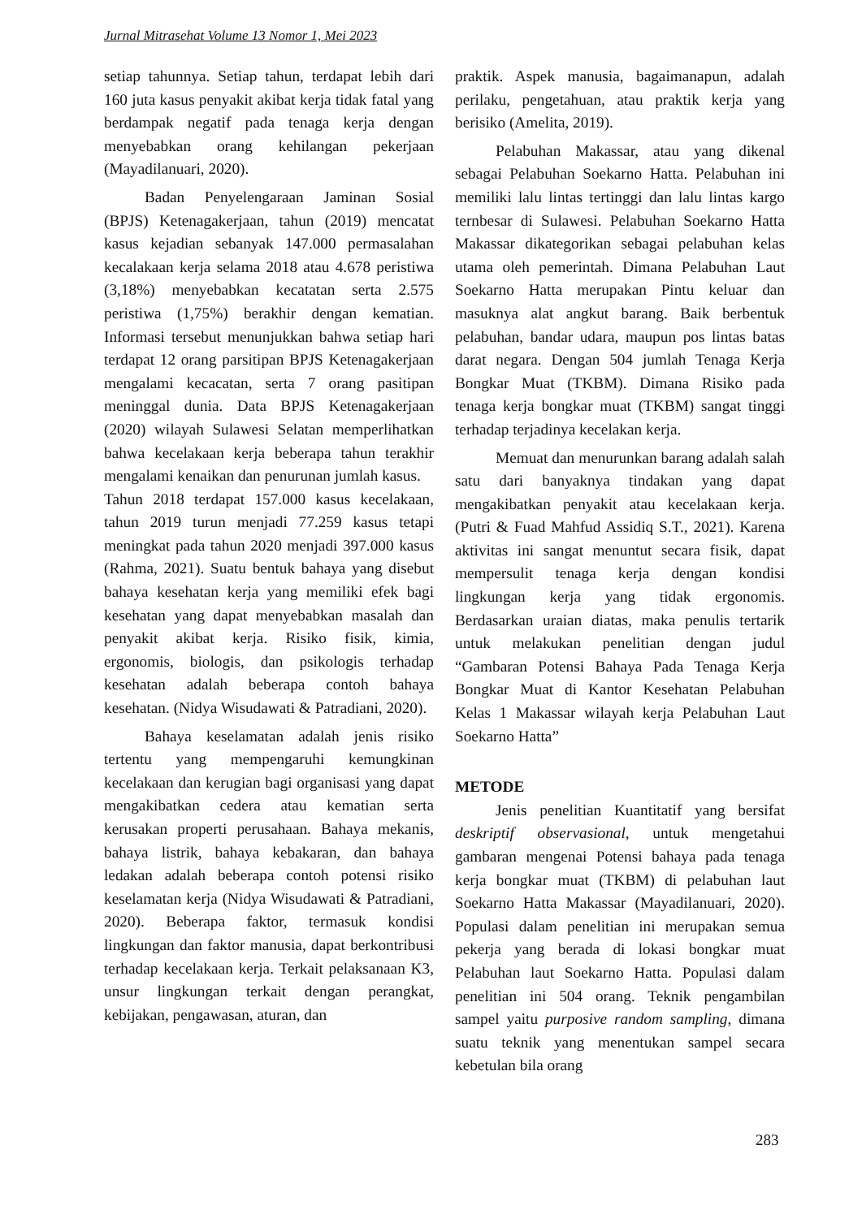Jurnal Mitrasehat Volume 13 Nomor 1, Mei 2023
setiap tahunnya. Setiap tahun, terdapat lebih dari 160 juta kasus penyakit akibat kerja tidak fatal yang berdampak negatif pada tenaga kerja dengan menyebabkan orang kehilangan pekerjaan (Mayadilanuari, 2020).
Badan Penyelengaraan Jaminan Sosial (BPJS) Ketenagakerjaan, tahun (2019) mencatat kasus kejadian sebanyak 147.000 permasalahan kecalakaan kerja selama 2018 atau 4.678 peristiwa (3,18%) menyebabkan kecatatan serta 2.575 peristiwa (1,75%) berakhir dengan kematian. Informasi tersebut menunjukkan bahwa setiap hari terdapat 12 orang parsitipan BPJS Ketenagakerjaan mengalami kecacatan, serta 7 orang pasitipan meninggal dunia. Data BPJS Ketenagakerjaan (2020) wilayah Sulawesi Selatan memperlihatkan bahwa kecelakaan kerja beberapa tahun terakhir mengalami kenaikan dan penurunan jumlah kasus.
Tahun 2018 terdapat 157.000 kasus kecelakaan, tahun 2019 turun menjadi 77.259 kasus tetapi meningkat pada tahun 2020 menjadi 397.000 kasus (Rahma, 2021). Suatu bentuk bahaya yang disebut bahaya kesehatan kerja yang memiliki efek bagi kesehatan yang dapat menyebabkan masalah dan penyakit akibat kerja. Risiko fisik, kimia, ergonomis, biologis, dan psikologis terhadap kesehatan adalah beberapa contoh bahaya kesehatan. (Nidya Wisudawati & Patradiani, 2020).
Bahaya keselamatan adalah jenis risiko tertentu yang mempengaruhi kemungkinan kecelakaan dan kerugian bagi organisasi yang dapat mengakibatkan cedera atau kematian serta kerusakan properti perusahaan. Bahaya mekanis, bahaya listrik, bahaya kebakaran, dan bahaya ledakan adalah beberapa contoh potensi risiko keselamatan kerja (Nidya Wisudawati & Patradiani, 2020). Beberapa faktor, termasuk kondisi lingkungan dan faktor manusia, dapat berkontribusi terhadap kecelakaan kerja. Terkait pelaksanaan K3, unsur lingkungan terkait dengan perangkat, kebijakan, pengawasan, aturan, dan
praktik. Aspek manusia, bagaimanapun, adalah perilaku, pengetahuan, atau praktik kerja yang berisiko (Amelita, 2019).
Pelabuhan Makassar, atau yang dikenal sebagai Pelabuhan Soekarno Hatta. Pelabuhan ini memiliki lalu lintas tertinggi dan lalu lintas kargo ternbesar di Sulawesi. Pelabuhan Soekarno Hatta Makassar dikategorikan sebagai pelabuhan kelas utama oleh pemerintah. Dimana Pelabuhan Laut Soekarno Hatta merupakan Pintu keluar dan masuknya alat angkut barang. Baik berbentuk pelabuhan, bandar udara, maupun pos lintas batas darat negara. Dengan 504 jumlah Tenaga Kerja Bongkar Muat (TKBM). Dimana Risiko pada tenaga kerja bongkar muat (TKBM) sangat tinggi terhadap terjadinya kecelakan kerja.
Memuat dan menurunkan barang adalah salah satu dari banyaknya tindakan yang dapat mengakibatkan penyakit atau kecelakaan kerja. (Putri & Fuad Mahfud Assidiq S.T., 2021). Karena aktivitas ini sangat menuntut secara fisik, dapat mempersulit tenaga kerja dengan kondisi lingkungan kerja yang tidak ergonomis. Berdasarkan uraian diatas, maka penulis tertarik untuk melakukan penelitian dengan judul “Gambaran Potensi Bahaya Pada Tenaga Kerja Bongkar Muat di Kantor Kesehatan Pelabuhan Kelas 1 Makassar wilayah kerja Pelabuhan Laut Soekarno Hatta”
METODE
Jenis penelitian Kuantitatif yang bersifat deskriptif observasional, untuk mengetahui gambaran mengenai Potensi bahaya pada tenaga kerja bongkar muat (TKBM) di pelabuhan laut Soekarno Hatta Makassar (Mayadilanuari, 2020). Populasi dalam penelitian ini merupakan semua pekerja yang berada di lokasi bongkar muat Pelabuhan laut Soekarno Hatta. Populasi dalam penelitian ini 504 orang. Teknik pengambilan sampel yaitu purposive random sampling, dimana suatu teknik yang menentukan sampel secara kebetulan bila orang
283